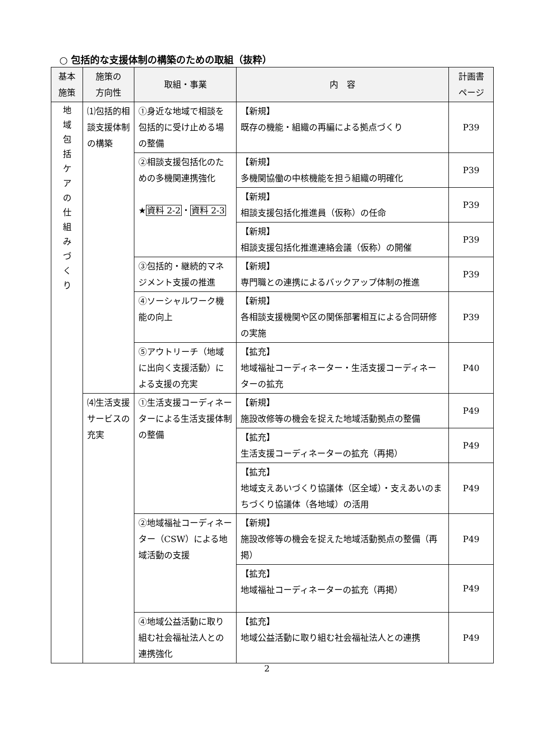○ 包括的な支援体制の構築のための取組（抜粋）
| 基本 施策 | 施策の 方向性 | 取組・事業 | 内 容 | 計画書 ページ |
| --- | --- | --- | --- | --- |
| 地 域 包 括 ケ ア の 仕 組 み づ く り | ⑴包括的相談支援体制の構築 | ①身近な地域で相談を包括的に受け止める場の整備 | 【新規】 既存の機能・組織の再編による拠点づくり | P39 |
| | | ②相談支援包括化のための多機関連携強化 ★ 資料 2-2 ・ 資料 2-3 | 【新規】 多機関協働の中核機能を担う組織の明確化 | P39 |
| | | | 【新規】 相談支援包括化推進員（仮称）の任命 | P39 |
| | | | 【新規】 相談支援包括化推進連絡会議（仮称）の開催 | P39 |
| | | ③包括的・継続的マネジメント支援の推進 | 【新規】 専門職との連携によるバックアップ体制の推進 | P39 |
| | | ④ソーシャルワーク機能の向上 | 【新規】 各相談支援機関や区の関係部署相互による合同研修の実施 | P39 |
| | | ⑤アウトリーチ（地域に出向く支援活動）による支援の充実 | 【拡充】 地域福祉コーディネーター・生活支援コーディネーターの拡充 | P40 |
| | ⑷生活支援サービスの充実 | ①生活支援コーディネーターによる生活支援体制の整備 | 【新規】 施設改修等の機会を捉えた地域活動拠点の整備 | P49 |
| | | | 【拡充】 生活支援コーディネーターの拡充（再掲） | P49 |
| | | | 【拡充】 地域支えあいづくり協議体（区全域）・支えあいのまちづくり協議体（各地域）の活用 | P49 |
| | | ②地域福祉コーディネーター（CSW）による地域活動の支援 | 【新規】 施設改修等の機会を捉えた地域活動拠点の整備（再掲） | P49 |
| | | | 【拡充】 地域福祉コーディネーターの拡充（再掲） | P49 |
| | | ④地域公益活動に取り組む社会福祉法人との連携強化 | 【拡充】 地域公益活動に取り組む社会福祉法人との連携 | P49 |
2